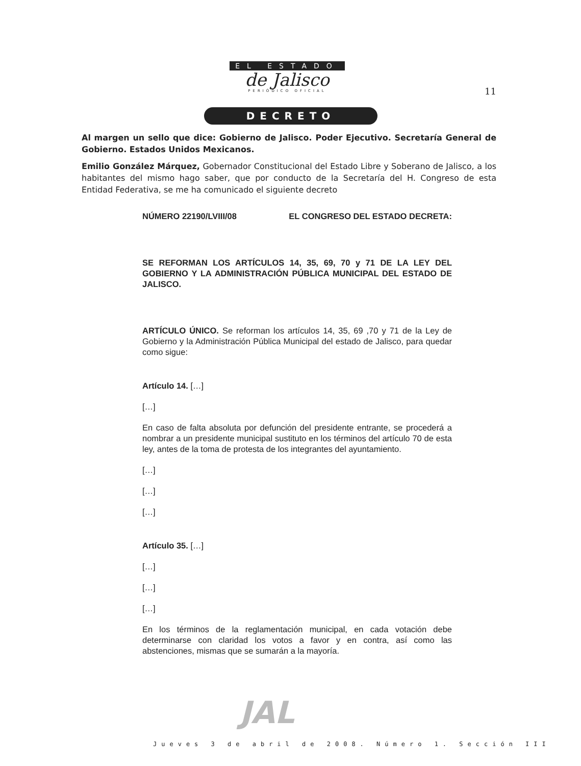EL ESTADO
de Jalisco
PERIÓDICO OFICIAL
11
DECRETO
Al margen un sello que dice: Gobierno de Jalisco. Poder Ejecutivo. Secretaría General de Gobierno. Estados Unidos Mexicanos.
Emilio González Márquez, Gobernador Constitucional del Estado Libre y Soberano de Jalisco, a los habitantes del mismo hago saber, que por conducto de la Secretaría del H. Congreso de esta Entidad Federativa, se me ha comunicado el siguiente decreto
NÚMERO 22190/LVIII/08 EL CONGRESO DEL ESTADO DECRETA:
SE REFORMAN LOS ARTÍCULOS 14, 35, 69, 70 y 71 DE LA LEY DEL GOBIERNO Y LA ADMINISTRACIÓN PÚBLICA MUNICIPAL DEL ESTADO DE JALISCO.
ARTÍCULO ÚNICO. Se reforman los artículos 14, 35, 69 ,70 y 71 de la Ley de Gobierno y la Administración Pública Municipal del estado de Jalisco, para quedar como sigue:
Artículo 14. […]
[…]
En caso de falta absoluta por defunción del presidente entrante, se procederá a nombrar a un presidente municipal sustituto en los términos del artículo 70 de esta ley, antes de la toma de protesta de los integrantes del ayuntamiento.
[…]
[…]
[…]
Artículo 35. […]
[…]
[…]
[…]
En los términos de la reglamentación municipal, en cada votación debe determinarse con claridad los votos a favor y en contra, así como las abstenciones, mismas que se sumarán a la mayoría.
JAL
Jueves 3 de abril de 2008. Número 1. Sección III